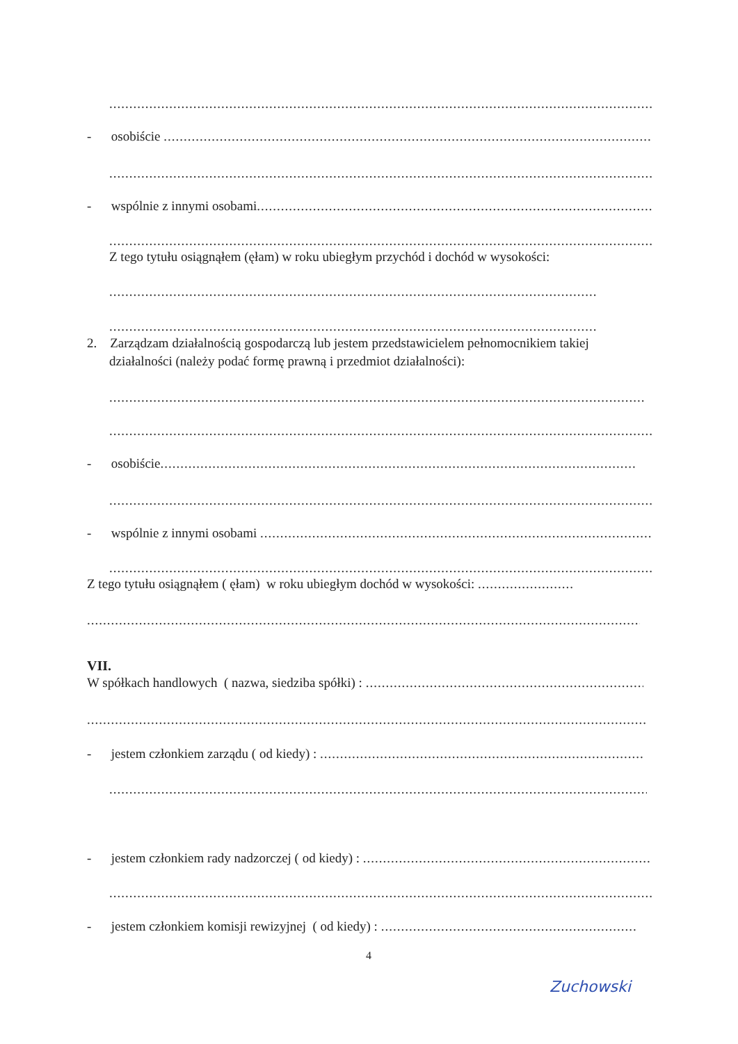..........................................................................................................................................................................
- osobiście ...............................................................................................................................................
..........................................................................................................................................................................
- wspólnie z innymi osobami...............................................................................................................
..........................................................................................................................................................................
Z tego tytułu osiągnąłem (ęłam) w roku ubiegłym przychód i dochód w wysokości:
..........................................................................................................................................
..........................................................................................................................................
2. Zarządzam działalnością gospodarczą lub jestem przedstawicielem pełnomocnikiem takiej
działalności (należy podać formę prawną i przedmiot działalności):
..........................................................................................................................................................................
..........................................................................................................................................................................
- osobiście.......................................................................................................................................
..........................................................................................................................................................................
- wspólnie z innymi osobami .............................................................................................................
..........................................................................................................................................................................
Z tego tytułu osiągnąłem ( ęłam) w roku ubiegłym dochód w wysokości: ........................
..........................................................................................................................................................................
VII.
W spółkach handlowych ( nazwa, siedziba spółki) : ...........................................................................
..........................................................................................................................................................................
- jestem członkiem zarządu ( od kiedy) : ..........................................................................................
..........................................................................................................................................................................
- jestem członkiem rady nadzorczej ( od kiedy) : .........................................................................
..........................................................................................................................................................................
- jestem członkiem komisji rewizyjnej ( od kiedy) : ................................................................
4
Zuchowski